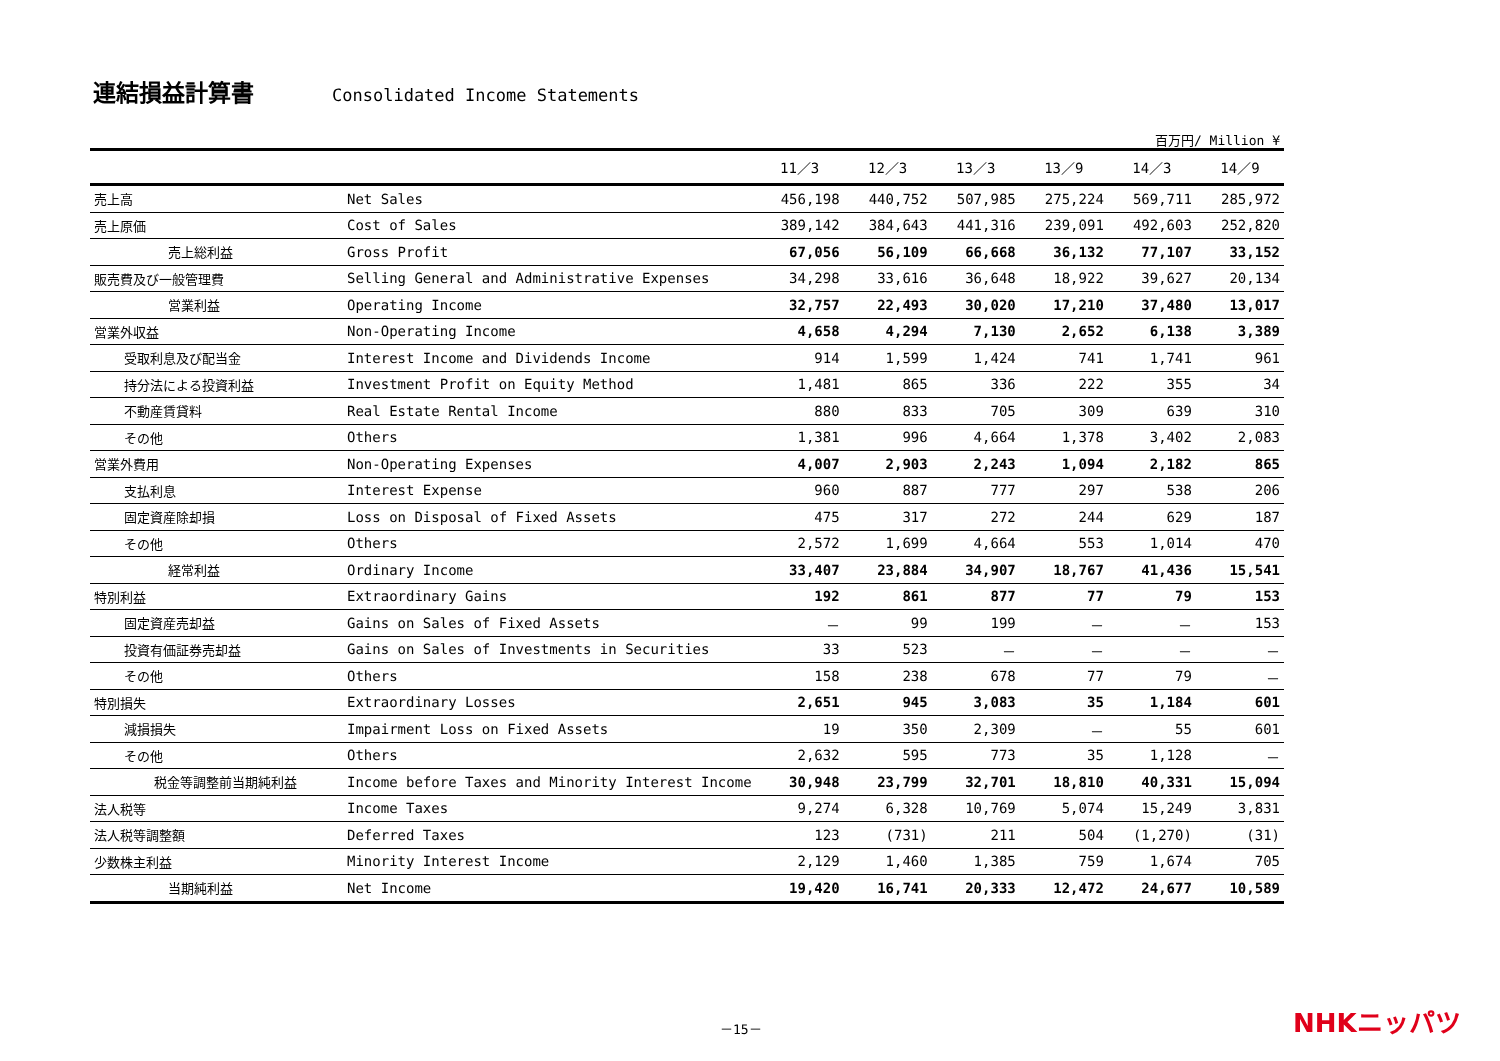連結損益計算書
Consolidated Income Statements
百万円/ Million ¥
| | | 11／3 | 12／3 | 13／3 | 13／9 | 14／3 | 14／9 |
| --- | --- | --- | --- | --- | --- | --- | --- |
| 売上高 | Net Sales | 456,198 | 440,752 | 507,985 | 275,224 | 569,711 | 285,972 |
| 売上原価 | Cost of Sales | 389,142 | 384,643 | 441,316 | 239,091 | 492,603 | 252,820 |
| 売上総利益 | Gross Profit | 67,056 | 56,109 | 66,668 | 36,132 | 77,107 | 33,152 |
| 販売費及び一般管理費 | Selling General and Administrative Expenses | 34,298 | 33,616 | 36,648 | 18,922 | 39,627 | 20,134 |
| 営業利益 | Operating Income | 32,757 | 22,493 | 30,020 | 17,210 | 37,480 | 13,017 |
| 営業外収益 | Non-Operating Income | 4,658 | 4,294 | 7,130 | 2,652 | 6,138 | 3,389 |
| 受取利息及び配当金 | Interest Income and Dividends Income | 914 | 1,599 | 1,424 | 741 | 1,741 | 961 |
| 持分法による投資利益 | Investment Profit on Equity Method | 1,481 | 865 | 336 | 222 | 355 | 34 |
| 不動産賃貸料 | Real Estate Rental Income | 880 | 833 | 705 | 309 | 639 | 310 |
| その他 | Others | 1,381 | 996 | 4,664 | 1,378 | 3,402 | 2,083 |
| 営業外費用 | Non-Operating Expenses | 4,007 | 2,903 | 2,243 | 1,094 | 2,182 | 865 |
| 支払利息 | Interest Expense | 960 | 887 | 777 | 297 | 538 | 206 |
| 固定資産除却損 | Loss on Disposal of Fixed Assets | 475 | 317 | 272 | 244 | 629 | 187 |
| その他 | Others | 2,572 | 1,699 | 4,664 | 553 | 1,014 | 470 |
| 経常利益 | Ordinary Income | 33,407 | 23,884 | 34,907 | 18,767 | 41,436 | 15,541 |
| 特別利益 | Extraordinary Gains | 192 | 861 | 877 | 77 | 79 | 153 |
| 固定資産売却益 | Gains on Sales of Fixed Assets | － | 99 | 199 | － | － | 153 |
| 投資有価証券売却益 | Gains on Sales of Investments in Securities | 33 | 523 | － | － | － | － |
| その他 | Others | 158 | 238 | 678 | 77 | 79 | － |
| 特別損失 | Extraordinary Losses | 2,651 | 945 | 3,083 | 35 | 1,184 | 601 |
| 減損損失 | Impairment Loss on Fixed Assets | 19 | 350 | 2,309 | － | 55 | 601 |
| その他 | Others | 2,632 | 595 | 773 | 35 | 1,128 | － |
| 税金等調整前当期純利益 | Income before Taxes and Minority Interest Income | 30,948 | 23,799 | 32,701 | 18,810 | 40,331 | 15,094 |
| 法人税等 | Income Taxes | 9,274 | 6,328 | 10,769 | 5,074 | 15,249 | 3,831 |
| 法人税等調整額 | Deferred Taxes | 123 | (731) | 211 | 504 | (1,270) | (31) |
| 少数株主利益 | Minority Interest Income | 2,129 | 1,460 | 1,385 | 759 | 1,674 | 705 |
| 当期純利益 | Net Income | 19,420 | 16,741 | 20,333 | 12,472 | 24,677 | 10,589 |
－15－ NHKニッパツ